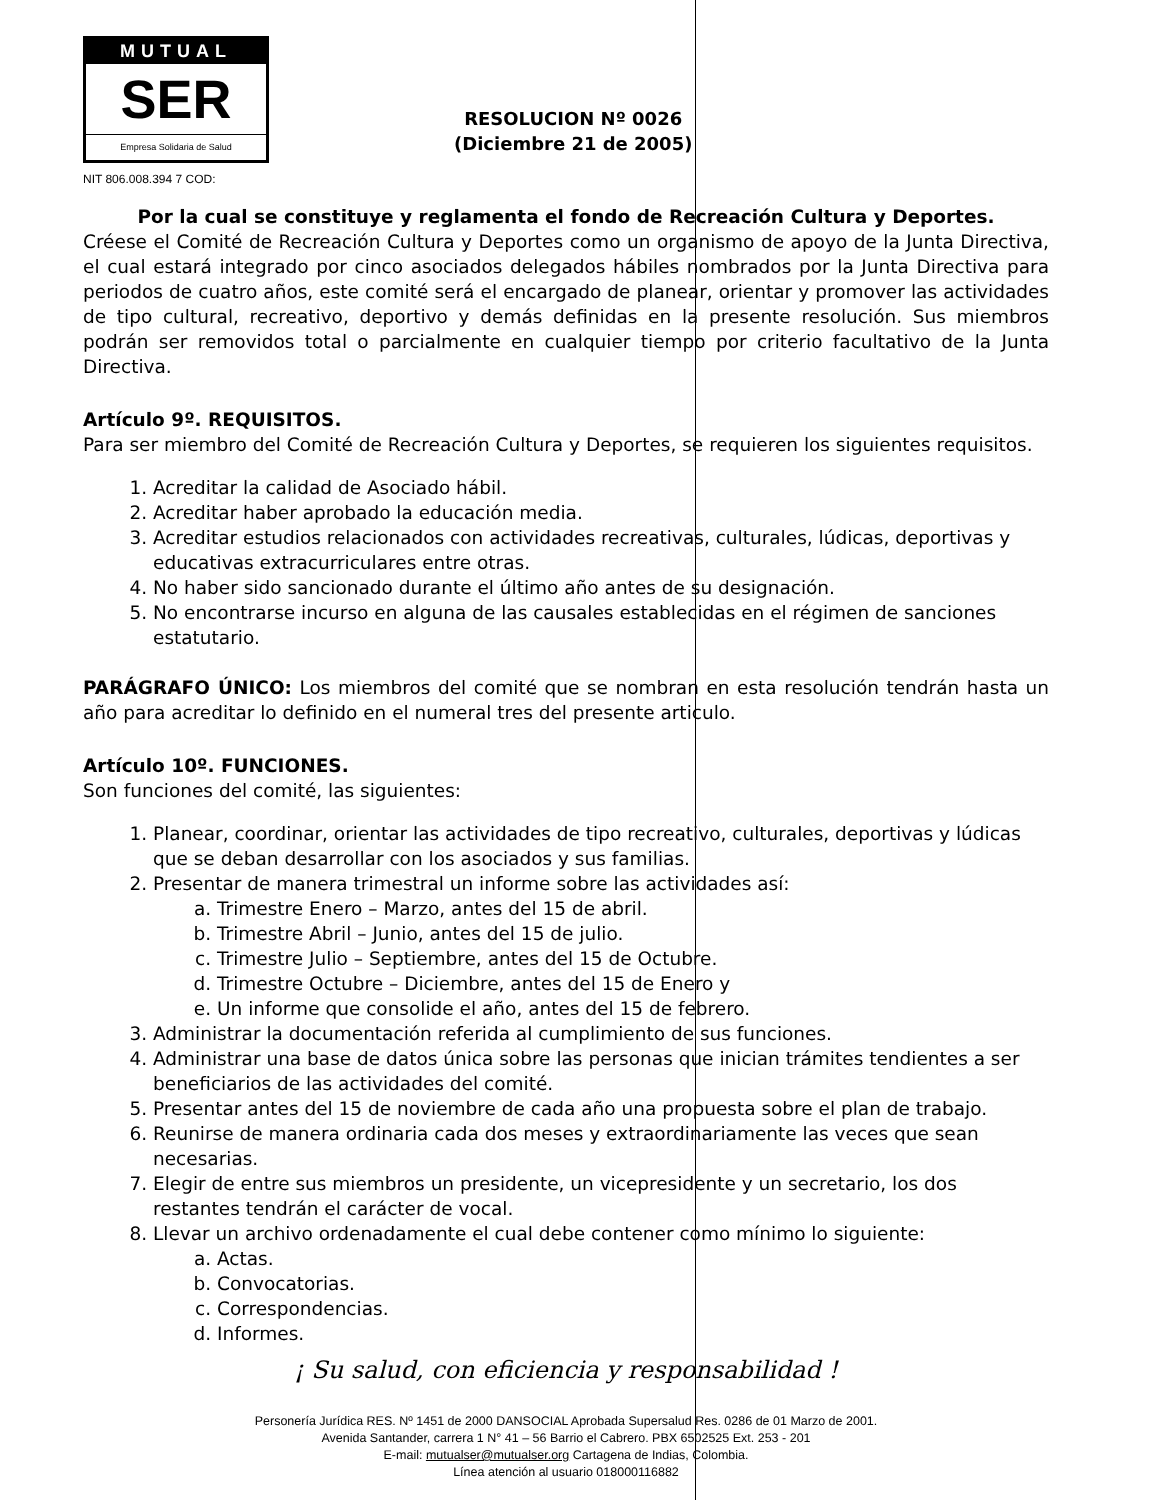MUTUAL
SER
Empresa Solidaria de Salud
RESOLUCION Nº 0026
(Diciembre 21 de 2005)
NIT 806.008.394 7 COD:
Por la cual se constituye y reglamenta el fondo de Recreación Cultura y Deportes.
Créese el Comité de Recreación Cultura y Deportes como un organismo de apoyo de la Junta Directiva, el cual estará integrado por cinco asociados delegados hábiles nombrados por la Junta Directiva para periodos de cuatro años, este comité será el encargado de planear, orientar y promover las actividades de tipo cultural, recreativo, deportivo y demás definidas en la presente resolución. Sus miembros podrán ser removidos total o parcialmente en cualquier tiempo por criterio facultativo de la Junta Directiva.
Artículo 9º. REQUISITOS.
Para ser miembro del Comité de Recreación Cultura y Deportes, se requieren los siguientes requisitos.
1. Acreditar la calidad de Asociado hábil.
2. Acreditar haber aprobado la educación media.
3. Acreditar estudios relacionados con actividades recreativas, culturales, lúdicas, deportivas y educativas extracurriculares entre otras.
4. No haber sido sancionado durante el último año antes de su designación.
5. No encontrarse incurso en alguna de las causales establecidas en el régimen de sanciones estatutario.
PARÁGRAFO ÚNICO: Los miembros del comité que se nombran en esta resolución tendrán hasta un año para acreditar lo definido en el numeral tres del presente articulo.
Artículo 10º. FUNCIONES.
Son funciones del comité, las siguientes:
1. Planear, coordinar, orientar las actividades de tipo recreativo, culturales, deportivas y lúdicas que se deban desarrollar con los asociados y sus familias.
2. Presentar de manera trimestral un informe sobre las actividades así:
a. Trimestre Enero – Marzo, antes del 15 de abril.
b. Trimestre Abril – Junio, antes del 15 de julio.
c. Trimestre Julio – Septiembre, antes del 15 de Octubre.
d. Trimestre Octubre – Diciembre, antes del 15 de Enero y
e. Un informe que consolide el año, antes del 15 de febrero.
3. Administrar la documentación referida al cumplimiento de sus funciones.
4. Administrar una base de datos única sobre las personas que inician trámites tendientes a ser beneficiarios de las actividades del comité.
5. Presentar antes del 15 de noviembre de cada año una propuesta sobre el plan de trabajo.
6. Reunirse de manera ordinaria cada dos meses y extraordinariamente las veces que sean necesarias.
7. Elegir de entre sus miembros un presidente, un vicepresidente y un secretario, los dos restantes tendrán el carácter de vocal.
8. Llevar un archivo ordenadamente el cual debe contener como mínimo lo siguiente:
a. Actas.
b. Convocatorias.
c. Correspondencias.
d. Informes.
¡ Su salud, con eficiencia y responsabilidad !
Personería Jurídica RES. Nº 1451 de 2000 DANSOCIAL Aprobada Supersalud Res. 0286 de 01 Marzo de 2001.
Avenida Santander, carrera 1 N° 41 – 56 Barrio el Cabrero. PBX 6502525 Ext. 253 - 201
E-mail: mutualser@mutualser.org Cartagena de Indias, Colombia.
Línea atención al usuario 018000116882